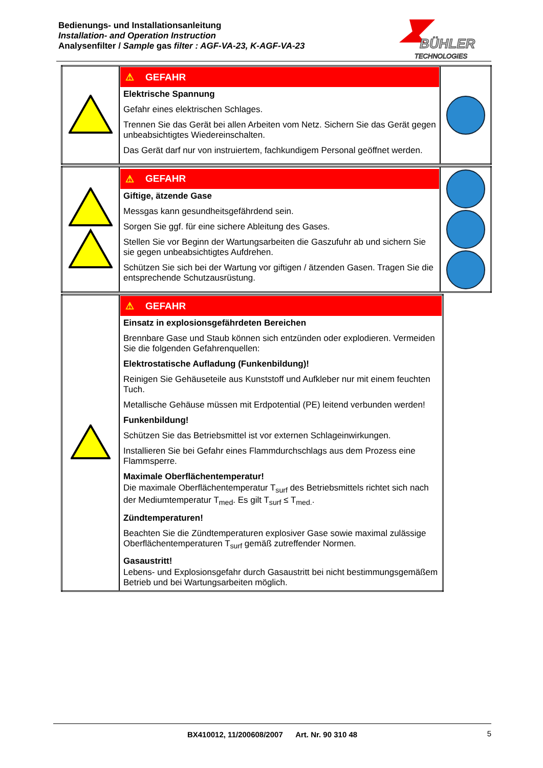Bedienungs- und Installationsanleitung
Installation- and Operation Instruction
Analysenfilter / Sample gas filter : AGF-VA-23, K-AGF-VA-23
BÜHLER
TECHNOLOGIES
| | ⚠ GEFAHR Elektrische Spannung Gefahr eines elektrischen Schlages. Trennen Sie das Gerät bei allen Arbeiten vom Netz. Sichern Sie das Gerät gegen unbeabsichtigtes Wiedereinschalten. Das Gerät darf nur von instruiertem, fachkundigem Personal geöffnet werden. | |
| | ⚠ GEFAHR Giftige, ätzende Gase Messgas kann gesundheitsgefährdend sein. Sorgen Sie ggf. für eine sichere Ableitung des Gases. Stellen Sie vor Beginn der Wartungsarbeiten die Gaszufuhr ab und sichern Sie sie gegen unbeabsichtigtes Aufdrehen. Schützen Sie sich bei der Wartung vor giftigen / ätzenden Gasen. Tragen Sie die entsprechende Schutzausrüstung. | |
| | ⚠ GEFAHR Einsatz in explosionsgefährdeten Bereichen Brennbare Gase und Staub können sich entzünden oder explodieren. Vermeiden Sie die folgenden Gefahrenquellen: Elektrostatische Aufladung (Funkenbildung)! Reinigen Sie Gehäuseteile aus Kunststoff und Aufkleber nur mit einem feuchten Tuch. Metallische Gehäuse müssen mit Erdpotential (PE) leitend verbunden werden! Funkenbildung! Schützen Sie das Betriebsmittel ist vor externen Schlageinwirkungen. Installieren Sie bei Gefahr eines Flammdurchschlags aus dem Prozess eine Flammsperre. Maximale Oberflächentemperatur! Die maximale Oberflächentemperatur T<sub>surf</sub> des Betriebsmittels richtet sich nach der Mediumtemperatur T<sub>med</sub>. Es gilt T<sub>surf</sub> ≤ T<sub>med.</sub>. Zündtemperaturen! Beachten Sie die Zündtemperaturen explosiver Gase sowie maximal zulässige Oberflächentemperaturen T<sub>surf</sub> gemäß zutreffender Normen. Gasaustritt! Lebens- und Explosionsgefahr durch Gasaustritt bei nicht bestimmungsgemäßem Betrieb und bei Wartungsarbeiten möglich. |
BX410012, 11/200608/2007 Art. Nr. 90 310 48 5